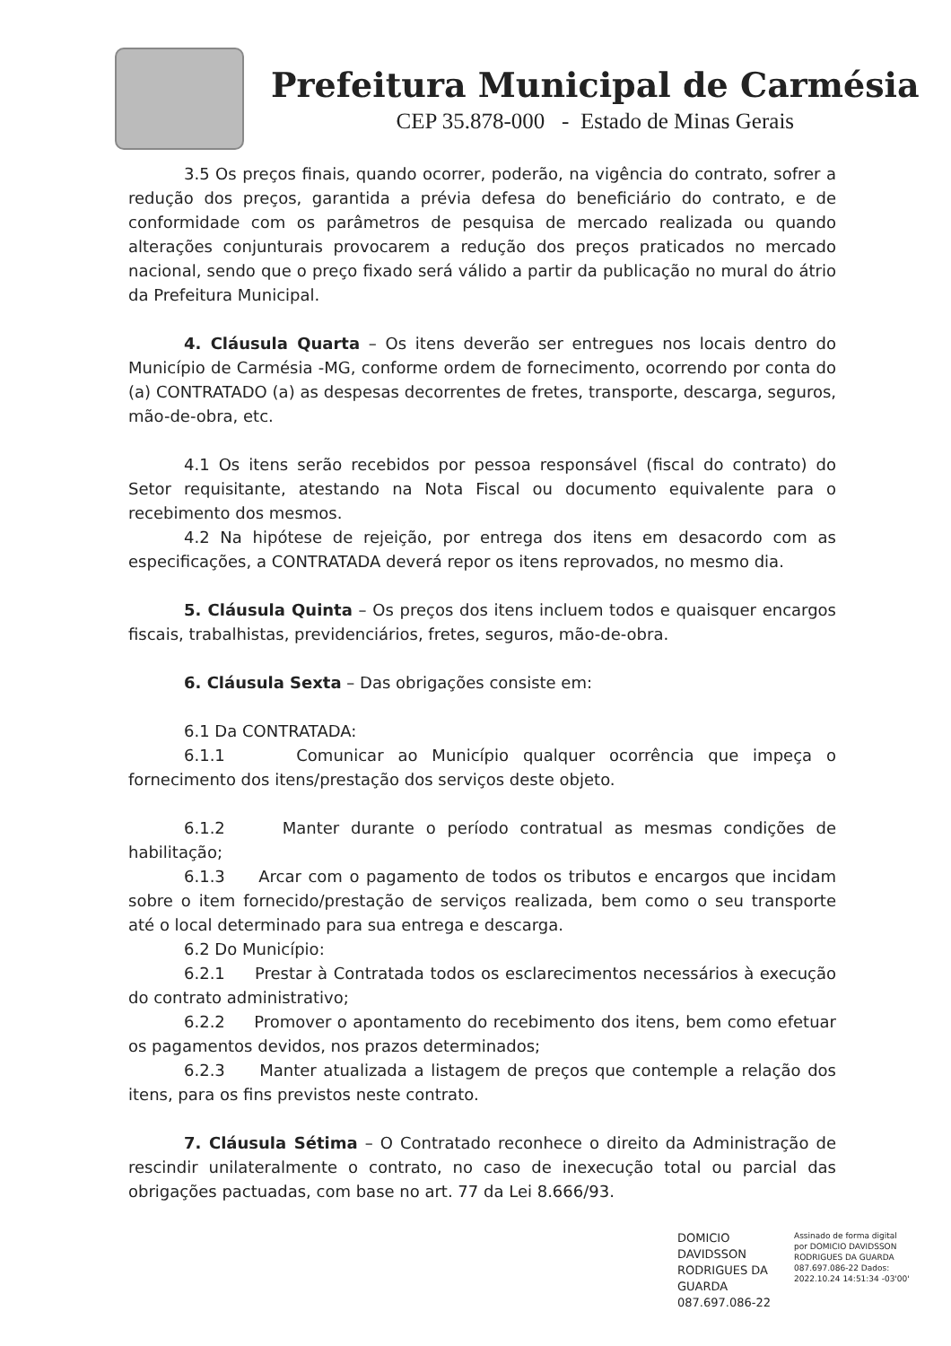Prefeitura Municipal de Carmésia
CEP 35.878-000 - Estado de Minas Gerais
3.5 Os preços finais, quando ocorrer, poderão, na vigência do contrato, sofrer a redução dos preços, garantida a prévia defesa do beneficiário do contrato, e de conformidade com os parâmetros de pesquisa de mercado realizada ou quando alterações conjunturais provocarem a redução dos preços praticados no mercado nacional, sendo que o preço fixado será válido a partir da publicação no mural do átrio da Prefeitura Municipal.
4. Cláusula Quarta – Os itens deverão ser entregues nos locais dentro do Município de Carmésia -MG, conforme ordem de fornecimento, ocorrendo por conta do (a) CONTRATADO (a) as despesas decorrentes de fretes, transporte, descarga, seguros, mão-de-obra, etc.
4.1 Os itens serão recebidos por pessoa responsável (fiscal do contrato) do Setor requisitante, atestando na Nota Fiscal ou documento equivalente para o recebimento dos mesmos.
4.2 Na hipótese de rejeição, por entrega dos itens em desacordo com as especificações, a CONTRATADA deverá repor os itens reprovados, no mesmo dia.
5. Cláusula Quinta – Os preços dos itens incluem todos e quaisquer encargos fiscais, trabalhistas, previdenciários, fretes, seguros, mão-de-obra.
6. Cláusula Sexta – Das obrigações consiste em:
6.1 Da CONTRATADA:
6.1.1 Comunicar ao Município qualquer ocorrência que impeça o fornecimento dos itens/prestação dos serviços deste objeto.
6.1.2 Manter durante o período contratual as mesmas condições de habilitação;
6.1.3 Arcar com o pagamento de todos os tributos e encargos que incidam sobre o item fornecido/prestação de serviços realizada, bem como o seu transporte até o local determinado para sua entrega e descarga.
6.2 Do Município:
6.2.1 Prestar à Contratada todos os esclarecimentos necessários à execução do contrato administrativo;
6.2.2 Promover o apontamento do recebimento dos itens, bem como efetuar os pagamentos devidos, nos prazos determinados;
6.2.3 Manter atualizada a listagem de preços que contemple a relação dos itens, para os fins previstos neste contrato.
7. Cláusula Sétima – O Contratado reconhece o direito da Administração de rescindir unilateralmente o contrato, no caso de inexecução total ou parcial das obrigações pactuadas, com base no art. 77 da Lei 8.666/93.
DOMICIO DAVIDSSON RODRIGUES DA GUARDA 087.697.086-22
Assinado de forma digital por DOMICIO DAVIDSSON RODRIGUES DA GUARDA 087.697.086-22 Dados: 2022.10.24 14:51:34 -03'00'